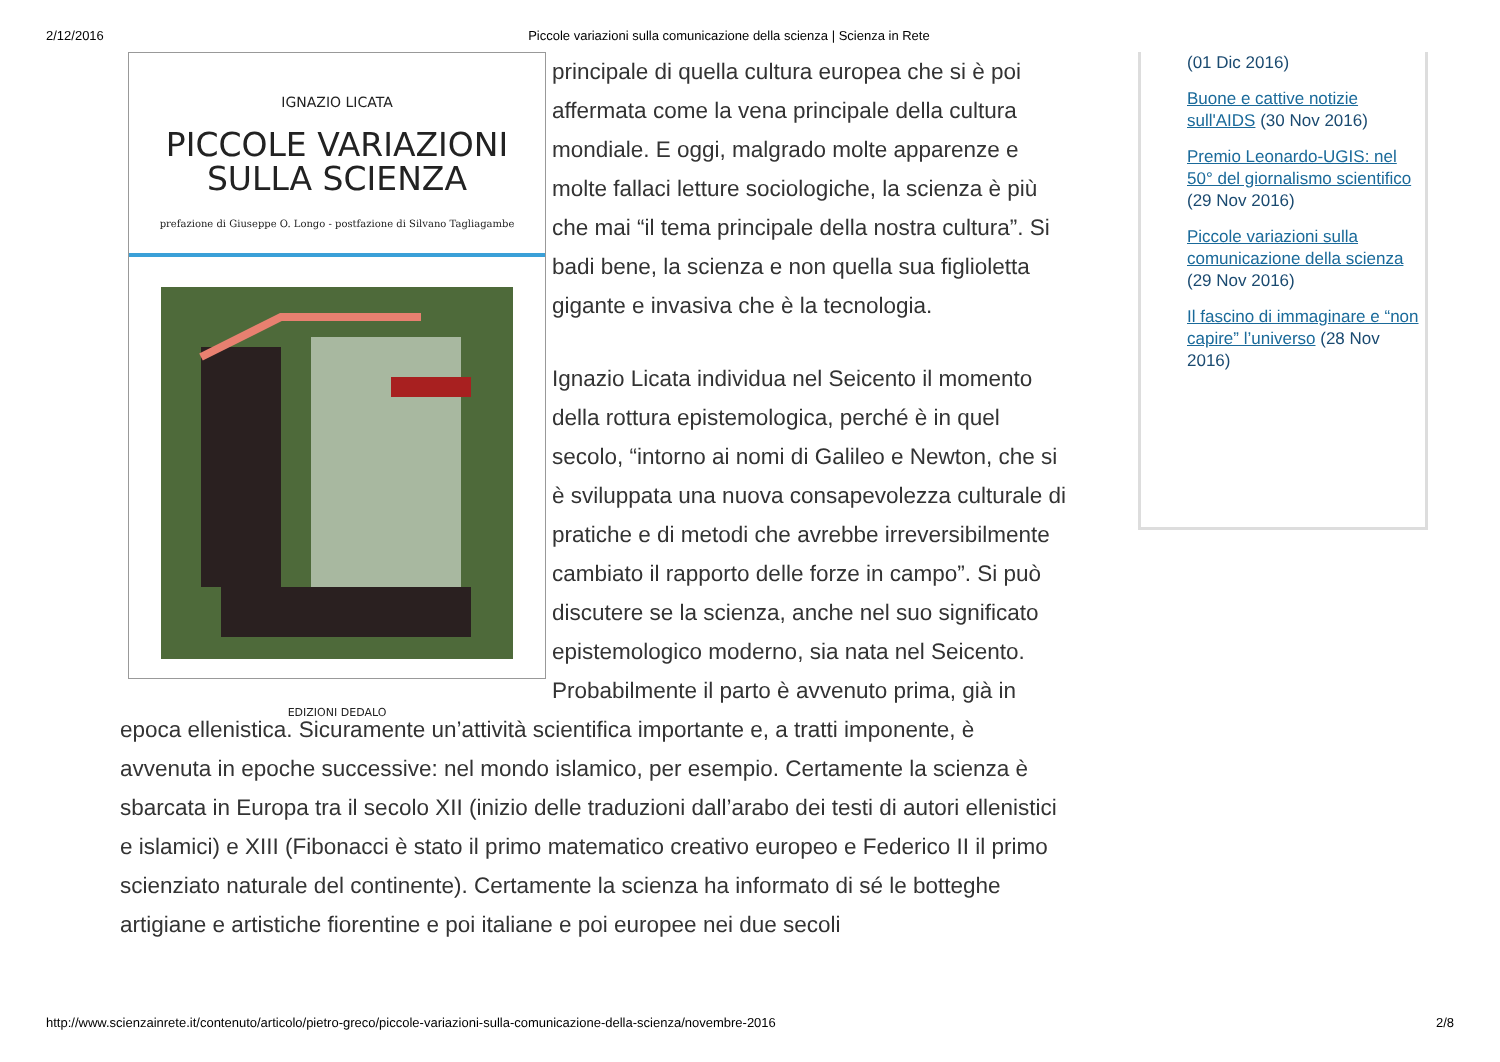2/12/2016 Piccole variazioni sulla comunicazione della scienza | Scienza in Rete
IGNAZIO LICATA
PICCOLE VARIAZIONI
SULLA SCIENZA
prefazione di Giuseppe O. Longo - postfazione di Silvano Tagliagambe
EDIZIONI DEDALO
principale di quella cultura europea che si è poi affermata come la vena principale della cultura mondiale. E oggi, malgrado molte apparenze e molte fallaci letture sociologiche, la scienza è più che mai “il tema principale della nostra cultura”. Si badi bene, la scienza e non quella sua figlioletta gigante e invasiva che è la tecnologia.
Ignazio Licata individua nel Seicento il momento della rottura epistemologica, perché è in quel secolo, “intorno ai nomi di Galileo e Newton, che si è sviluppata una nuova consapevolezza culturale di pratiche e di metodi che avrebbe irreversibilmente cambiato il rapporto delle forze in campo”. Si può discutere se la scienza, anche nel suo significato epistemologico moderno, sia nata nel Seicento. Probabilmente il parto è avvenuto prima, già in epoca ellenistica. Sicuramente un’attività scientifica importante e, a tratti imponente, è avvenuta in epoche successive: nel mondo islamico, per esempio. Certamente la scienza è sbarcata in Europa tra il secolo XII (inizio delle traduzioni dall’arabo dei testi di autori ellenistici e islamici) e XIII (Fibonacci è stato il primo matematico creativo europeo e Federico II il primo scienziato naturale del continente). Certamente la scienza ha informato di sé le botteghe artigiane e artistiche fiorentine e poi italiane e poi europee nei due secoli
(01 Dic 2016)
Buone e cattive notizie sull'AIDS (30 Nov 2016)
Premio Leonardo-UGIS: nel 50° del giornalismo scientifico (29 Nov 2016)
Piccole variazioni sulla comunicazione della scienza (29 Nov 2016)
Il fascino di immaginare e “non capire” l’universo (28 Nov 2016)
http://www.scienzainrete.it/contenuto/articolo/pietro-greco/piccole-variazioni-sulla-comunicazione-della-scienza/novembre-2016 2/8